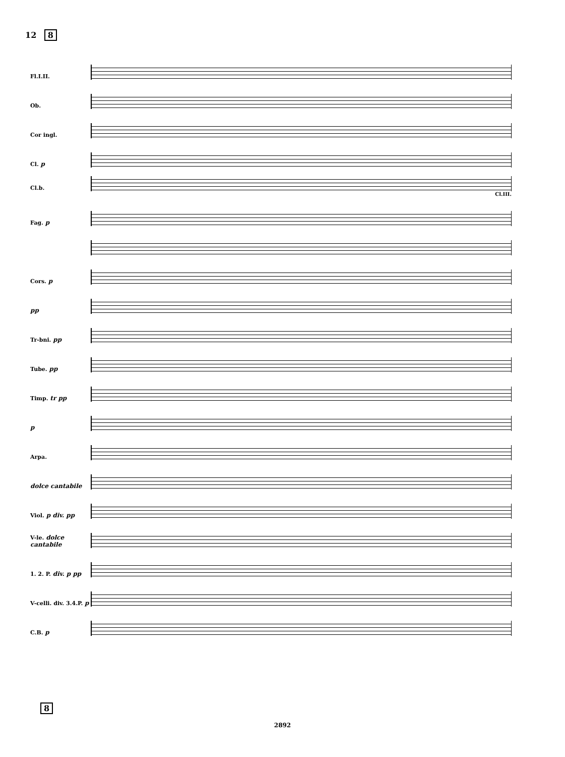12 8
Fl.I.II.
Ob.
Cor ingl.
Cl. p
Cl.b.
Cl.III.
Fag. p
Cors. p
pp
Tr-bni. pp
Tube. pp
Timp. tr pp
p
Arpa.
dolce cantabile
Viol. p div. pp
V-le. dolce cantabile
1. 2. P. div. p pp
V-celli. div. 3.4.P. p
C.B. p
8
2892